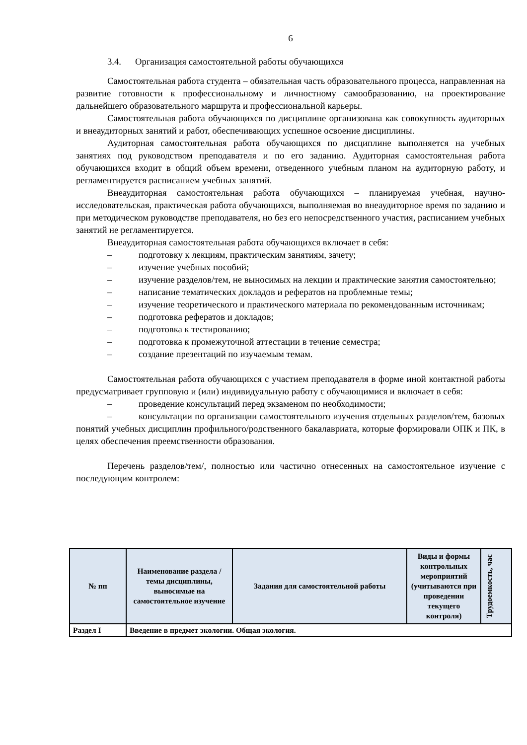6
3.4. Организация самостоятельной работы обучающихся
Самостоятельная работа студента – обязательная часть образовательного процесса, направленная на развитие готовности к профессиональному и личностному самообразованию, на проектирование дальнейшего образовательного маршрута и профессиональной карьеры.
Самостоятельная работа обучающихся по дисциплине организована как совокупность аудиторных и внеаудиторных занятий и работ, обеспечивающих успешное освоение дисциплины.
Аудиторная самостоятельная работа обучающихся по дисциплине выполняется на учебных занятиях под руководством преподавателя и по его заданию. Аудиторная самостоятельная работа обучающихся входит в общий объем времени, отведенного учебным планом на аудиторную работу, и регламентируется расписанием учебных занятий.
Внеаудиторная самостоятельная работа обучающихся – планируемая учебная, научно-исследовательская, практическая работа обучающихся, выполняемая во внеаудиторное время по заданию и при методическом руководстве преподавателя, но без его непосредственного участия, расписанием учебных занятий не регламентируется.
Внеаудиторная самостоятельная работа обучающихся включает в себя:
– подготовку к лекциям, практическим занятиям, зачету;
– изучение учебных пособий;
– изучение разделов/тем, не выносимых на лекции и практические занятия самостоятельно;
– написание тематических докладов и рефератов на проблемные темы;
– изучение теоретического и практического материала по рекомендованным источникам;
– подготовка рефератов и докладов;
– подготовка к тестированию;
– подготовка к промежуточной аттестации в течение семестра;
– создание презентаций по изучаемым темам.
Самостоятельная работа обучающихся с участием преподавателя в форме иной контактной работы предусматривает групповую и (или) индивидуальную работу с обучающимися и включает в себя:
– проведение консультаций перед экзаменом по необходимости;
– консультации по организации самостоятельного изучения отдельных разделов/тем, базовых понятий учебных дисциплин профильного/родственного бакалавриата, которые формировали ОПК и ПК, в целях обеспечения преемственности образования.
Перечень разделов/тем/, полностью или частично отнесенных на самостоятельное изучение с последующим контролем:
| № пп | Наименование раздела /темы дисциплины, выносимые на самостоятельное изучение | Задания для самостоятельной работы | Виды и формы контрольных мероприятий (учитываются при проведении текущего контроля) | Трудоемкость, час |
| --- | --- | --- | --- | --- |
| Раздел I | Введение в предмет экологии. Общая экология. | | | |